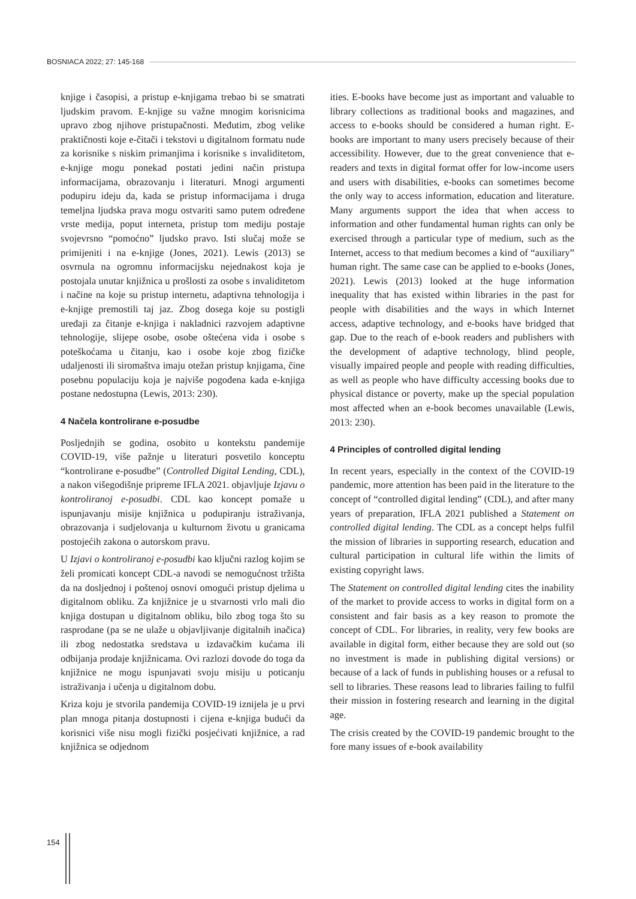BOSNIACA 2022; 27: 145-168
knjige i časopisi, a pristup e-knjigama trebao bi se smatrati ljudskim pravom. E-knjige su važne mnogim korisnicima upravo zbog njihove pristupačnosti. Međutim, zbog velike praktičnosti koje e-čitači i tekstovi u digitalnom formatu nude za korisnike s niskim primanjima i korisnike s invaliditetom, e-knjige mogu ponekad postati jedini način pristupa informacijama, obrazovanju i literaturi. Mnogi argumenti podupiru ideju da, kada se pristup informacijama i druga temeljna ljudska prava mogu ostvariti samo putem određene vrste medija, poput interneta, pristup tom mediju postaje svojevrsno “pomoćno” ljudsko pravo. Isti slučaj može se primijeniti i na e-knjige (Jones, 2021). Lewis (2013) se osvrnula na ogromnu informacijsku nejednakost koja je postojala unutar knjižnica u prošlosti za osobe s invaliditetom i načine na koje su pristup internetu, adaptivna tehnologija i e-knjige premostili taj jaz. Zbog dosega koje su postigli uređaji za čitanje e-knjiga i nakladnici razvojem adaptivne tehnologije, slijepe osobe, osobe oštećena vida i osobe s poteškoćama u čitanju, kao i osobe koje zbog fizičke udaljenosti ili siromaštva imaju otežan pristup knjigama, čine posebnu populaciju koja je najviše pogođena kada e-knjiga postane nedostupna (Lewis, 2013: 230).
4 Načela kontrolirane e-posudbe
Posljednjih se godina, osobito u kontekstu pandemije COVID-19, više pažnje u literaturi posvetilo konceptu “kontrolirane e-posudbe” (Controlled Digital Lending, CDL), a nakon višegodišnje pripreme IFLA 2021. objavljuje Izjavu o kontroliranoj e-posudbi. CDL kao koncept pomaže u ispunjavanju misije knjižnica u podupiranju istraživanja, obrazovanja i sudjelovanja u kulturnom životu u granicama postojećih zakona o autorskom pravu.
U Izjavi o kontroliranoj e-posudbi kao ključni razlog kojim se želi promicati koncept CDL-a navodi se nemogućnost tržišta da na dosljednoj i poštenoj osnovi omogući pristup djelima u digitalnom obliku. Za knjižnice je u stvarnosti vrlo mali dio knjiga dostupan u digitalnom obliku, bilo zbog toga što su rasprodane (pa se ne ulaže u objavljivanje digitalnih inačica) ili zbog nedostatka sredstava u izdavačkim kućama ili odbijanja prodaje knjižnicama. Ovi razlozi dovode do toga da knjižnice ne mogu ispunjavati svoju misiju u poticanju istraživanja i učenja u digitalnom dobu.
Kriza koju je stvorila pandemija COVID-19 iznijela je u prvi plan mnoga pitanja dostupnosti i cijena e-knjiga budući da korisnici više nisu mogli fizički posjećivati knjižnice, a rad knjižnica se odjednom
ities. E-books have become just as important and valuable to library collections as traditional books and magazines, and access to e-books should be considered a human right. E-books are important to many users precisely because of their accessibility. However, due to the great convenience that e-readers and texts in digital format offer for low-income users and users with disabilities, e-books can sometimes become the only way to access information, education and literature. Many arguments support the idea that when access to information and other fundamental human rights can only be exercised through a particular type of medium, such as the Internet, access to that medium becomes a kind of “auxiliary” human right. The same case can be applied to e-books (Jones, 2021). Lewis (2013) looked at the huge information inequality that has existed within libraries in the past for people with disabilities and the ways in which Internet access, adaptive technology, and e-books have bridged that gap. Due to the reach of e-book readers and publishers with the development of adaptive technology, blind people, visually impaired people and people with reading difficulties, as well as people who have difficulty accessing books due to physical distance or poverty, make up the special population most affected when an e-book becomes unavailable (Lewis, 2013: 230).
4 Principles of controlled digital lending
In recent years, especially in the context of the COVID-19 pandemic, more attention has been paid in the literature to the concept of “controlled digital lending” (CDL), and after many years of preparation, IFLA 2021 published a Statement on controlled digital lending. The CDL as a concept helps fulfil the mission of libraries in supporting research, education and cultural participation in cultural life within the limits of existing copyright laws.
The Statement on controlled digital lending cites the inability of the market to provide access to works in digital form on a consistent and fair basis as a key reason to promote the concept of CDL. For libraries, in reality, very few books are available in digital form, either because they are sold out (so no investment is made in publishing digital versions) or because of a lack of funds in publishing houses or a refusal to sell to libraries. These reasons lead to libraries failing to fulfil their mission in fostering research and learning in the digital age.
The crisis created by the COVID-19 pandemic brought to the fore many issues of e-book availability
154